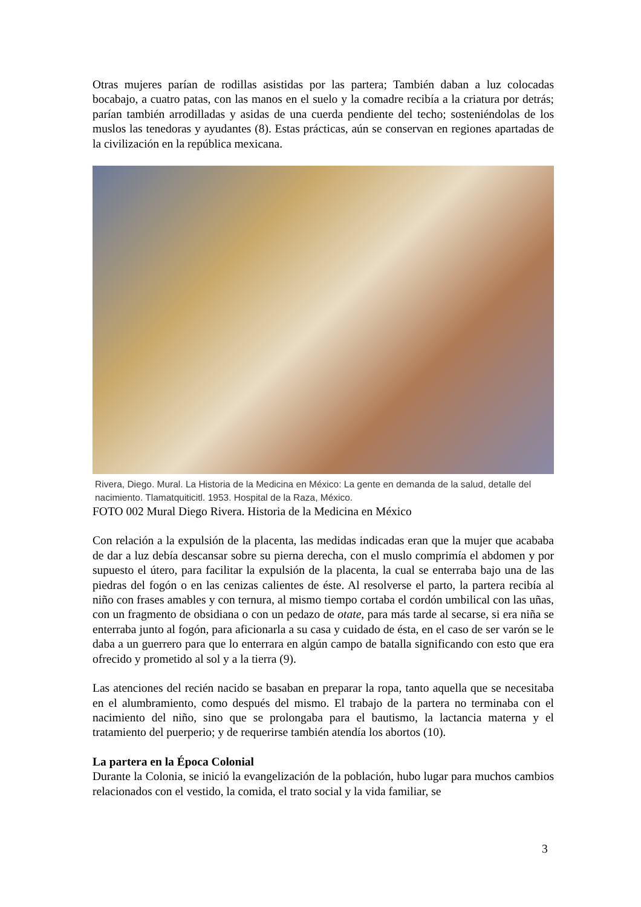Otras mujeres parían de rodillas asistidas por las partera; También daban a luz colocadas bocabajo, a cuatro patas, con las manos en el suelo y la comadre recibía a la criatura por detrás; parían también arrodilladas y asidas de una cuerda pendiente del techo; sosteniéndolas de los muslos las tenedoras y ayudantes (8). Estas prácticas, aún se conservan en regiones apartadas de la civilización en la república mexicana.
Rivera, Diego. Mural. La Historia de la Medicina en México: La gente en demanda de la salud, detalle del nacimiento. Tlamatquiticitl. 1953. Hospital de la Raza, México.
FOTO 002 Mural Diego Rivera. Historia de la Medicina en México
Con relación a la expulsión de la placenta, las medidas indicadas eran que la mujer que acababa de dar a luz debía descansar sobre su pierna derecha, con el muslo comprimía el abdomen y por supuesto el útero, para facilitar la expulsión de la placenta, la cual se enterraba bajo una de las piedras del fogón o en las cenizas calientes de éste. Al resolverse el parto, la partera recibía al niño con frases amables y con ternura, al mismo tiempo cortaba el cordón umbilical con las uñas, con un fragmento de obsidiana o con un pedazo de otate, para más tarde al secarse, si era niña se enterraba junto al fogón, para aficionarla a su casa y cuidado de ésta, en el caso de ser varón se le daba a un guerrero para que lo enterrara en algún campo de batalla significando con esto que era ofrecido y prometido al sol y a la tierra (9).
Las atenciones del recién nacido se basaban en preparar la ropa, tanto aquella que se necesitaba en el alumbramiento, como después del mismo. El trabajo de la partera no terminaba con el nacimiento del niño, sino que se prolongaba para el bautismo, la lactancia materna y el tratamiento del puerperio; y de requerirse también atendía los abortos (10).
La partera en la Época Colonial
Durante la Colonia, se inició la evangelización de la población, hubo lugar para muchos cambios relacionados con el vestido, la comida, el trato social y la vida familiar, se
3